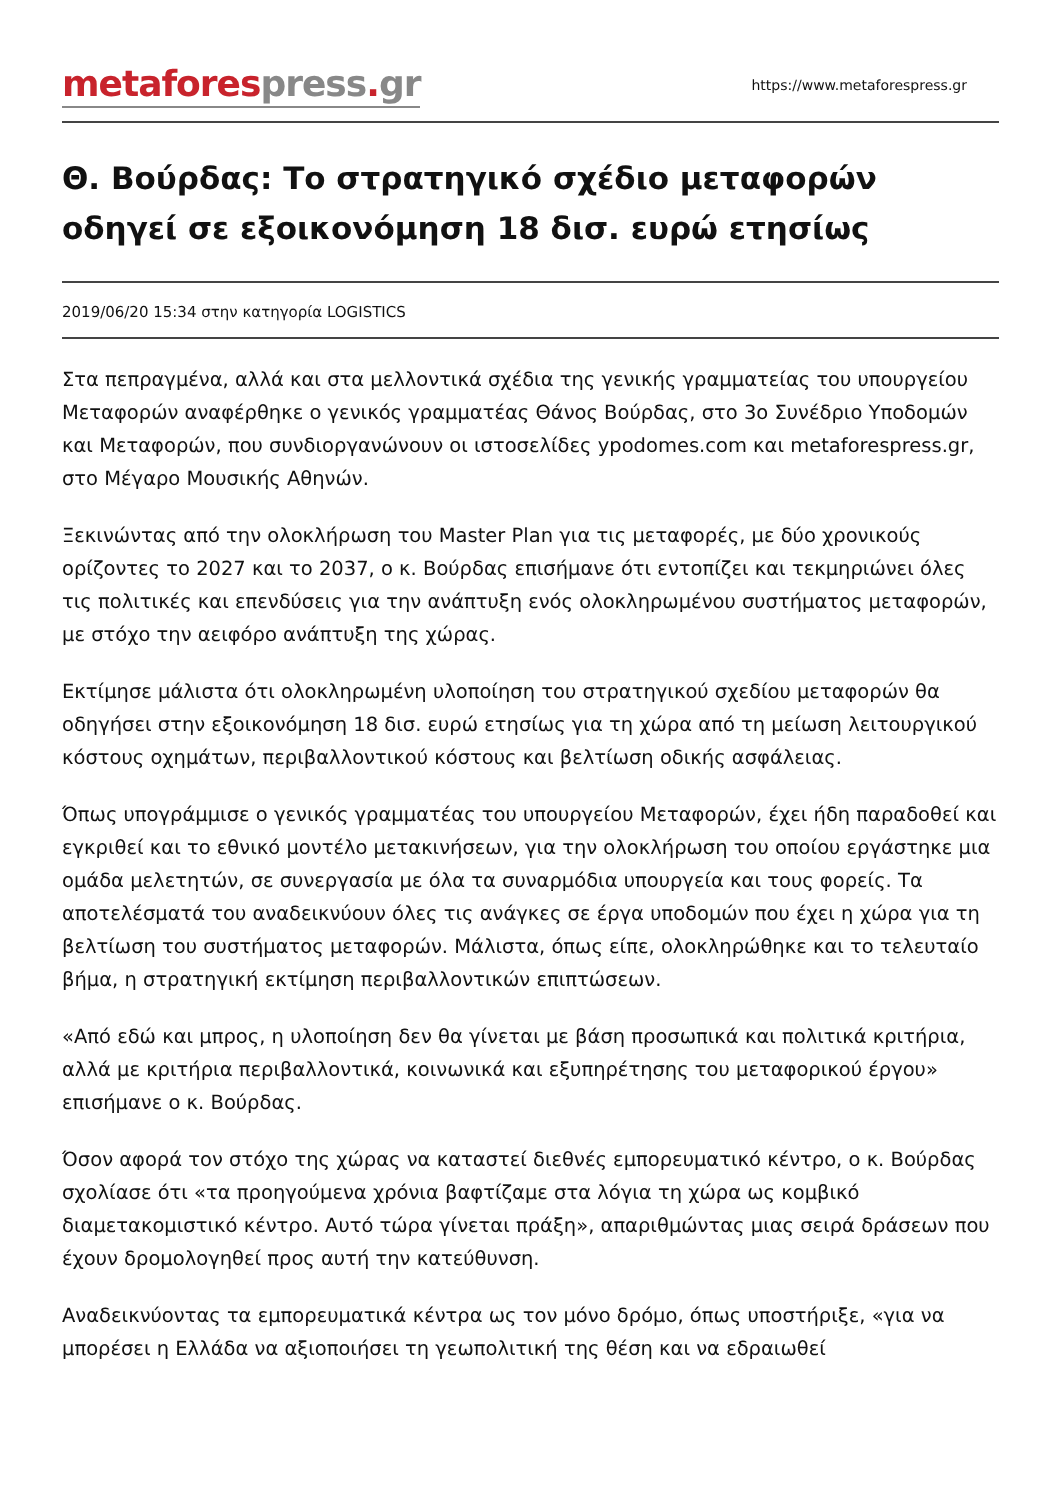metafores press. gr
https://www.metaforespress.gr
Θ. Βούρδας: Το στρατηγικό σχέδιο μεταφορών οδηγεί σε εξοικονόμηση 18 δισ. ευρώ ετησίως
2019/06/20 15:34 στην κατηγορία LOGISTICS
Στα πεπραγμένα, αλλά και στα μελλοντικά σχέδια της γενικής γραμματείας του υπουργείου Μεταφορών αναφέρθηκε ο γενικός γραμματέας Θάνος Βούρδας, στο 3ο Συνέδριο Υποδομών και Μεταφορών, που συνδιοργανώνουν οι ιστοσελίδες ypodomes.com και metaforespress.gr, στο Μέγαρο Μουσικής Αθηνών.
Ξεκινώντας από την ολοκλήρωση του Master Plan για τις μεταφορές, με δύο χρονικούς ορίζοντες το 2027 και το 2037, ο κ. Βούρδας επισήμανε ότι εντοπίζει και τεκμηριώνει όλες τις πολιτικές και επενδύσεις για την ανάπτυξη ενός ολοκληρωμένου συστήματος μεταφορών, με στόχο την αειφόρο ανάπτυξη της χώρας.
Εκτίμησε μάλιστα ότι ολοκληρωμένη υλοποίηση του στρατηγικού σχεδίου μεταφορών θα οδηγήσει στην εξοικονόμηση 18 δισ. ευρώ ετησίως για τη χώρα από τη μείωση λειτουργικού κόστους οχημάτων, περιβαλλοντικού κόστους και βελτίωση οδικής ασφάλειας.
Όπως υπογράμμισε ο γενικός γραμματέας του υπουργείου Μεταφορών, έχει ήδη παραδοθεί και εγκριθεί και το εθνικό μοντέλο μετακινήσεων, για την ολοκλήρωση του οποίου εργάστηκε μια ομάδα μελετητών, σε συνεργασία με όλα τα συναρμόδια υπουργεία και τους φορείς. Τα αποτελέσματά του αναδεικνύουν όλες τις ανάγκες σε έργα υποδομών που έχει η χώρα για τη βελτίωση του συστήματος μεταφορών. Μάλιστα, όπως είπε, ολοκληρώθηκε και το τελευταίο βήμα, η στρατηγική εκτίμηση περιβαλλοντικών επιπτώσεων.
«Από εδώ και μπρος, η υλοποίηση δεν θα γίνεται με βάση προσωπικά και πολιτικά κριτήρια, αλλά με κριτήρια περιβαλλοντικά, κοινωνικά και εξυπηρέτησης του μεταφορικού έργου» επισήμανε ο κ. Βούρδας.
Όσον αφορά τον στόχο της χώρας να καταστεί διεθνές εμπορευματικό κέντρο, ο κ. Βούρδας σχολίασε ότι «τα προηγούμενα χρόνια βαφτίζαμε στα λόγια τη χώρα ως κομβικό διαμετακομιστικό κέντρο. Αυτό τώρα γίνεται πράξη», απαριθμώντας μιας σειρά δράσεων που έχουν δρομολογηθεί προς αυτή την κατεύθυνση.
Αναδεικνύοντας τα εμπορευματικά κέντρα ως τον μόνο δρόμο, όπως υποστήριξε, «για να μπορέσει η Ελλάδα να αξιοποιήσει τη γεωπολιτική της θέση και να εδραιωθεί